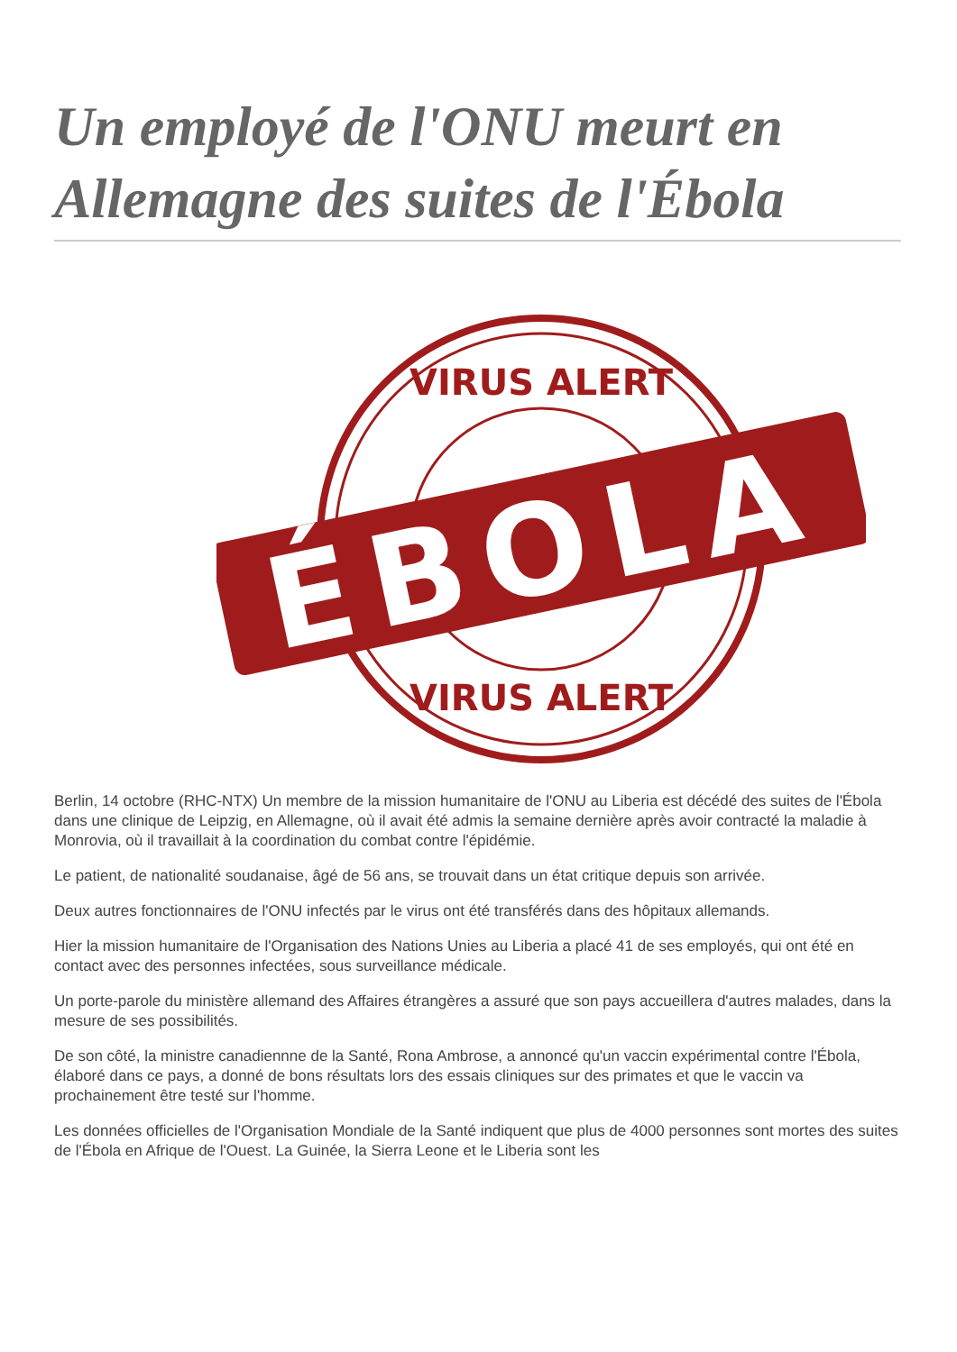Un employé de l'ONU meurt en Allemagne des suites de l'Ébola
VIRUS ALERT
VIRUS ALERT
ÉBOLA
Berlin, 14 octobre (RHC-NTX) Un membre de la mission humanitaire de l'ONU au Liberia est décédé des suites de l'Ébola dans une clinique de Leipzig, en Allemagne, où il avait été admis la semaine dernière après avoir contracté la maladie à Monrovia, où il travaillait à la coordination du combat contre l'épidémie.
Le patient, de nationalité soudanaise, âgé de 56 ans, se trouvait dans un état critique depuis son arrivée.
Deux autres fonctionnaires de l'ONU infectés par le virus ont été transférés dans des hôpitaux allemands.
Hier la mission humanitaire de l'Organisation des Nations Unies au Liberia a placé 41 de ses employés, qui ont été en contact avec des personnes infectées, sous surveillance médicale.
Un porte-parole du ministère allemand des Affaires étrangères a assuré que son pays accueillera d'autres malades, dans la mesure de ses possibilités.
De son côté, la ministre canadiennne de la Santé, Rona Ambrose, a annoncé qu'un vaccin expérimental contre l'Ébola, élaboré dans ce pays, a donné de bons résultats lors des essais cliniques sur des primates et que le vaccin va prochainement être testé sur l'homme.
Les données officielles de l'Organisation Mondiale de la Santé indiquent que plus de 4000 personnes sont mortes des suites de l'Ébola en Afrique de l'Ouest. La Guinée, la Sierra Leone et le Liberia sont les